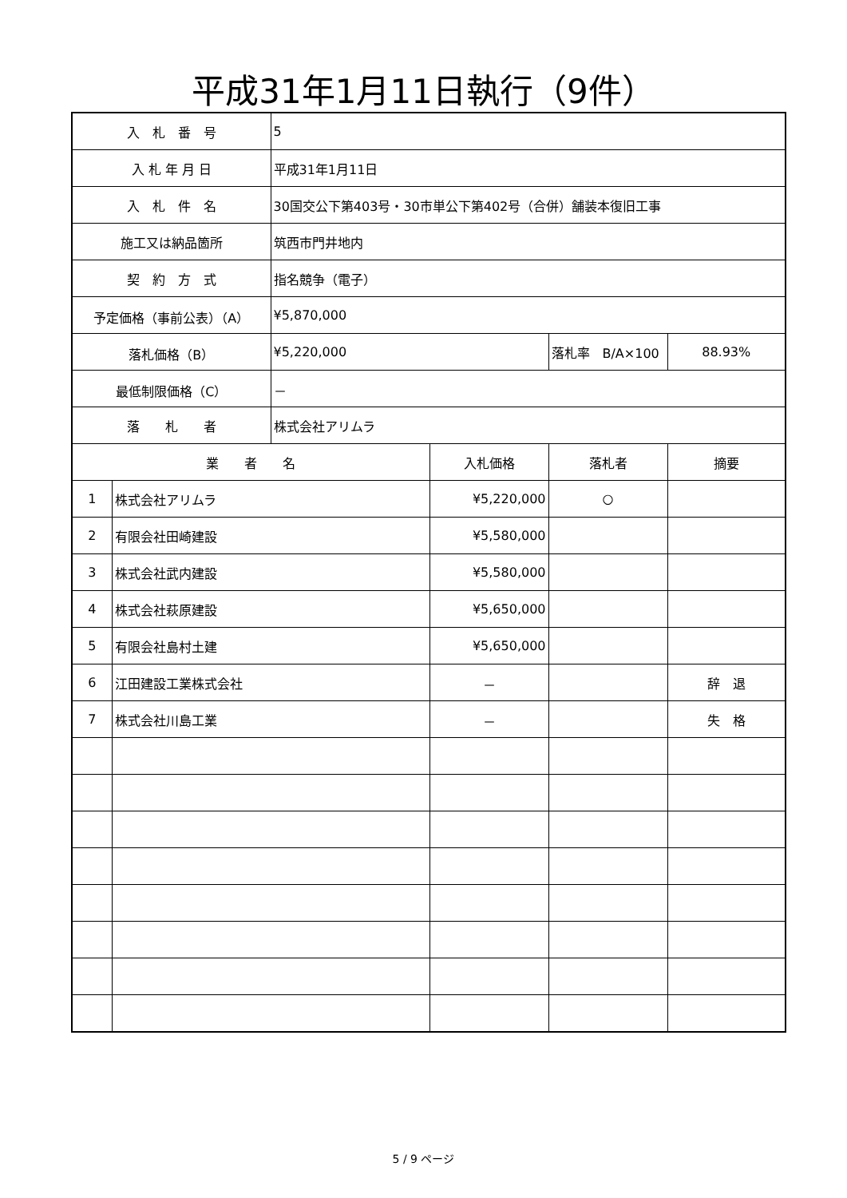平成31年1月11日執行（9件）
| 入 札 番 号 | | 5 | | | |
| 入 札 年 月 日 | | 平成31年1月11日 | | | |
| 入 札 件 名 | | 30国交公下第403号・30市単公下第402号（合併）舗装本復旧工事 | | | |
| 施工又は納品箇所 | | 筑西市門井地内 | | | |
| 契 約 方 式 | | 指名競争（電子） | | | |
| 予定価格（事前公表）（A） | | ¥5,870,000 | | | |
| 落札価格（B） | | ¥5,220,000 | | 落札率 B/A×100 | 88.93% |
| 最低制限価格（C） | | － | | | |
| 落 札 者 | | 株式会社アリムラ | | | |
| 業 者 名 | | | 入札価格 | 落札者 | 摘要 |
| 1 | 株式会社アリムラ | | ¥5,220,000 | ○ | |
| 2 | 有限会社田崎建設 | | ¥5,580,000 | | |
| 3 | 株式会社武内建設 | | ¥5,580,000 | | |
| 4 | 株式会社萩原建設 | | ¥5,650,000 | | |
| 5 | 有限会社島村土建 | | ¥5,650,000 | | |
| 6 | 江田建設工業株式会社 | | － | | 辞 退 |
| 7 | 株式会社川島工業 | | － | | 失 格 |
5 / 9 ページ